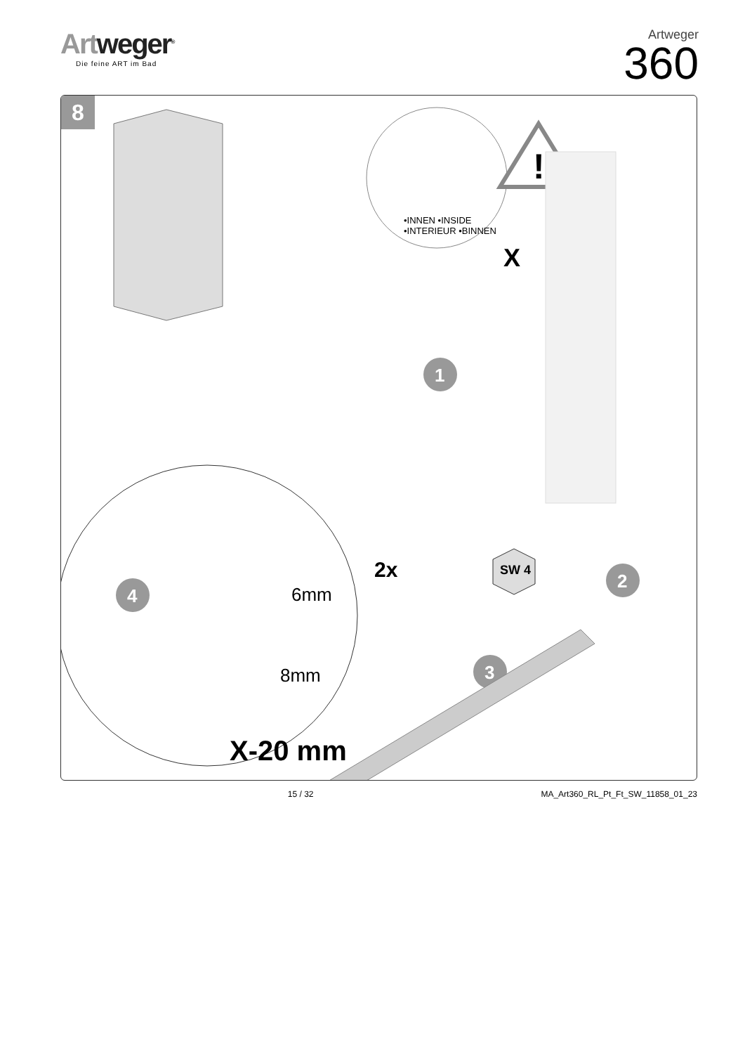Artweger<sup>®</sup>
Die feine ART im Bad
Artweger
360
8
!
1
4
2
3
•INNEN •INSIDE
•INTERIEUR •BINNEN
X
2x
6mm
8mm
SW 4
X-20 mm
15 / 32 MA_Art360_RL_Pt_Ft_SW_11858_01_23